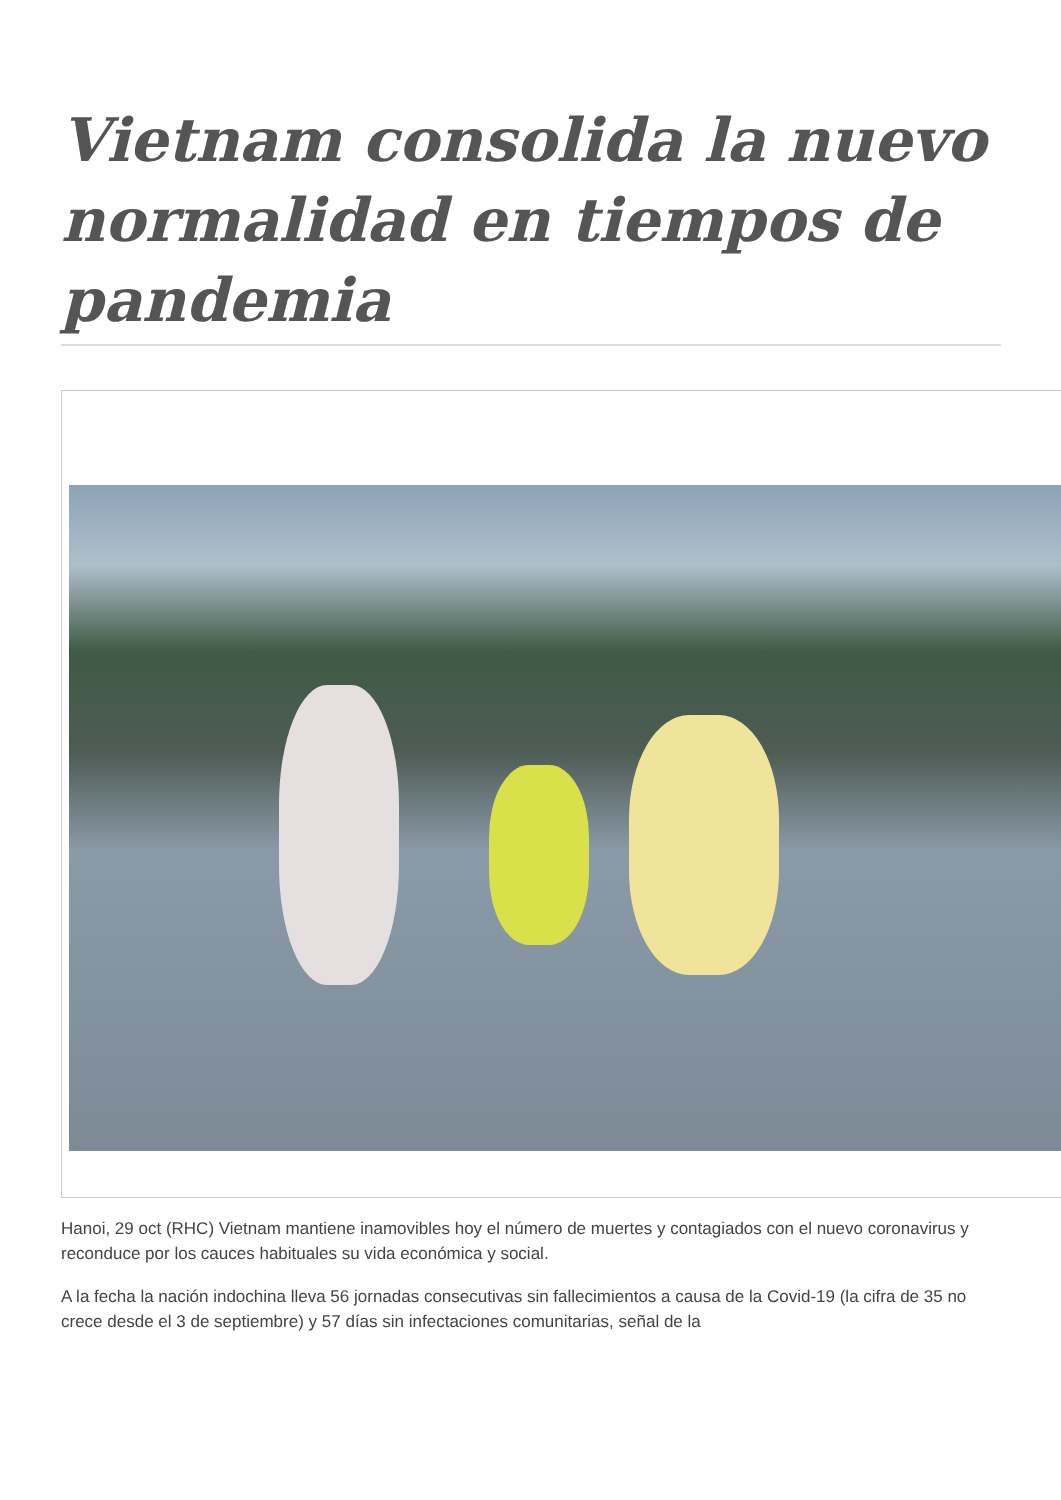Vietnam consolida la nuevo normalidad en tiempos de pandemia
Hanoi, 29 oct (RHC) Vietnam mantiene inamovibles hoy el número de muertes y contagiados con el nuevo coronavirus y reconduce por los cauces habituales su vida económica y social.
A la fecha la nación indochina lleva 56 jornadas consecutivas sin fallecimientos a causa de la Covid-19 (la cifra de 35 no crece desde el 3 de septiembre) y 57 días sin infectaciones comunitarias, señal de la